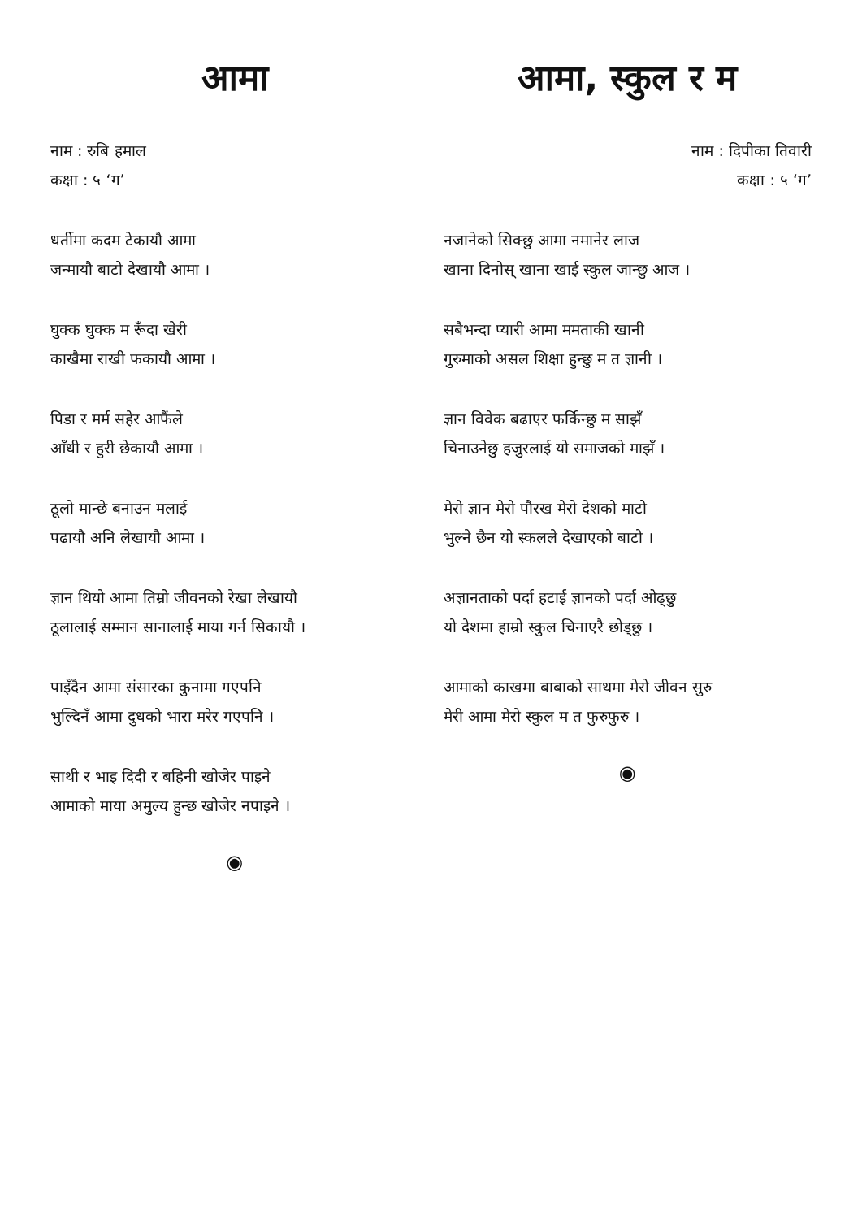आमा
नाम : रुबि हमाल
कक्षा : ५ ‘ग’
धर्तीमा कदम टेकायौ आमा
जन्मायौ बाटो देखायौ आमा ।
घुक्क घुक्क म रूँदा खेरी
काखैमा राखी फकायौ आमा ।
पिडा र मर्म सहेर आफैंले
आँधी र हुरी छेकायौ आमा ।
ठूलो मान्छे बनाउन मलाई
पढायौ अनि लेखायौ आमा ।
ज्ञान थियो आमा तिम्रो जीवनको रेखा लेखायौ
ठूलालाई सम्मान सानालाई माया गर्न सिकायौ ।
पाइँदैन आमा संसारका कुनामा गएपनि
भुल्दिनँ आमा दुधको भारा मरेर गएपनि ।
साथी र भाइ दिदी र बहिनी खोजेर पाइने
आमाको माया अमुल्य हुन्छ खोजेर नपाइने ।
◉
आमा, स्कुल र म
नाम : दिपीका तिवारी
कक्षा : ५ ‘ग’
नजानेको सिक्छु आमा नमानेर लाज
खाना दिनोस् खाना खाई स्कुल जान्छु आज ।
सबैभन्दा प्यारी आमा ममताकी खानी
गुरुमाको असल शिक्षा हुन्छु म त ज्ञानी ।
ज्ञान विवेक बढाएर फर्किन्छु म साझँ
चिनाउनेछु हजुरलाई यो समाजको माझँ ।
मेरो ज्ञान मेरो पौरख मेरो देशको माटो
भुल्ने छैन यो स्कलले देखाएको बाटो ।
अज्ञानताको पर्दा हटाई ज्ञानको पर्दा ओढ्छु
यो देशमा हाम्रो स्कुल चिनाएरै छोड्छु ।
आमाको काखमा बाबाको साथमा मेरो जीवन सुरु
मेरी आमा मेरो स्कुल म त फुरुफुरु ।
◉